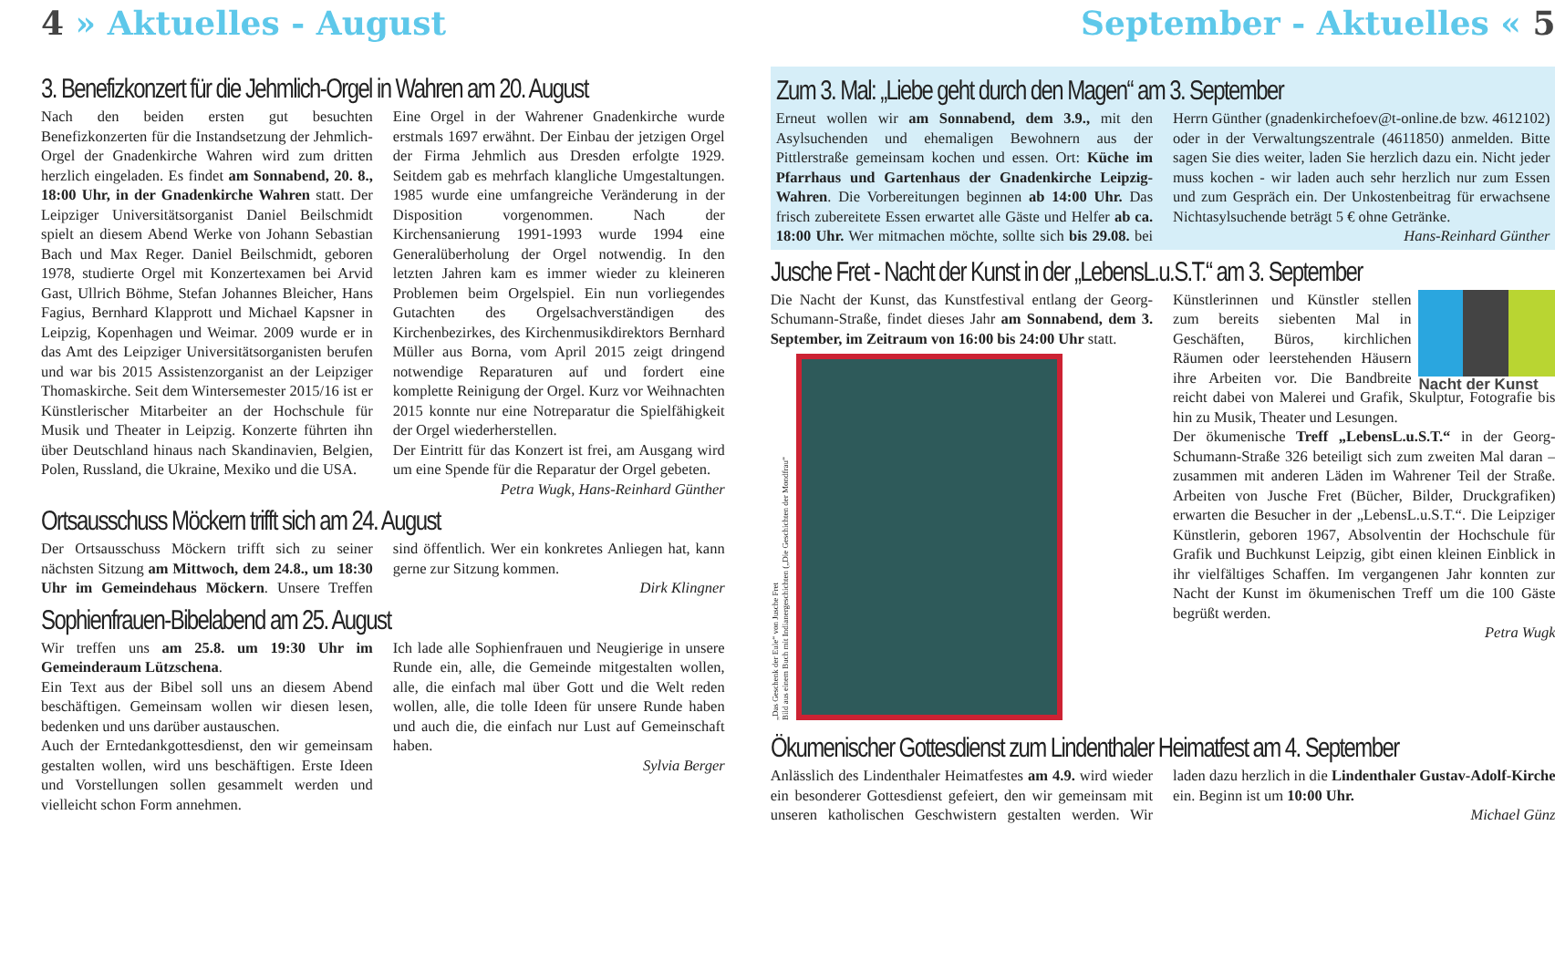4 » Aktuelles - August
3. Benefizkonzert für die Jehmlich-Orgel in Wahren am 20. August
Nach den beiden ersten gut besuchten Benefizkonzerten für die Instandsetzung der Jehmlich-Orgel der Gnadenkirche Wahren wird zum dritten herzlich eingeladen. Es findet am Sonnabend, 20. 8., 18:00 Uhr, in der Gnadenkirche Wahren statt. Der Leipziger Universitätsorganist Daniel Beilschmidt spielt an diesem Abend Werke von Johann Sebastian Bach und Max Reger. Daniel Beilschmidt, geboren 1978, studierte Orgel mit Konzertexamen bei Arvid Gast, Ullrich Böhme, Stefan Johannes Bleicher, Hans Fagius, Bernhard Klapprott und Michael Kapsner in Leipzig, Kopenhagen und Weimar. 2009 wurde er in das Amt des Leipziger Universitätsorganisten berufen und war bis 2015 Assistenzorganist an der Leipziger Thomaskirche. Seit dem Wintersemester 2015/16 ist er Künstlerischer Mitarbeiter an der Hochschule für Musik und Theater in Leipzig. Konzerte führten ihn über Deutschland hinaus nach Skandinavien, Belgien, Polen, Russland, die Ukraine, Mexiko und die USA.
Eine Orgel in der Wahrener Gnadenkirche wurde erstmals 1697 erwähnt. Der Einbau der jetzigen Orgel der Firma Jehmlich aus Dresden erfolgte 1929. Seitdem gab es mehrfach klangliche Umgestaltungen. 1985 wurde eine umfangreiche Veränderung in der Disposition vorgenommen. Nach der Kirchensanierung 1991-1993 wurde 1994 eine Generalüberholung der Orgel notwendig. In den letzten Jahren kam es immer wieder zu kleineren Problemen beim Orgelspiel. Ein nun vorliegendes Gutachten des Orgelsachverständigen des Kirchenbezirkes, des Kirchenmusikdirektors Bernhard Müller aus Borna, vom April 2015 zeigt dringend notwendige Reparaturen auf und fordert eine komplette Reinigung der Orgel. Kurz vor Weihnachten 2015 konnte nur eine Notreparatur die Spielfähigkeit der Orgel wiederherstellen.
Der Eintritt für das Konzert ist frei, am Ausgang wird um eine Spende für die Reparatur der Orgel gebeten.
Petra Wugk, Hans-Reinhard Günther
Ortsausschuss Möckern trifft sich am 24. August
Der Ortsausschuss Möckern trifft sich zu seiner nächsten Sitzung am Mittwoch, dem 24.8., um 18:30 Uhr im Gemeindehaus Möckern. Unsere Treffen sind öffentlich. Wer ein konkretes Anliegen hat, kann gerne zur Sitzung kommen.
Dirk Klingner
Sophienfrauen-Bibelabend am 25. August
Wir treffen uns am 25.8. um 19:30 Uhr im Gemeinderaum Lützschena.
Ein Text aus der Bibel soll uns an diesem Abend beschäftigen. Gemeinsam wollen wir diesen lesen, bedenken und uns darüber austauschen.
Auch der Erntedankgottesdienst, den wir gemeinsam gestalten wollen, wird uns beschäftigen. Erste Ideen und Vorstellungen sollen gesammelt werden und vielleicht schon Form annehmen.
Ich lade alle Sophienfrauen und Neugierige in unsere Runde ein, alle, die Gemeinde mitgestalten wollen, alle, die einfach mal über Gott und die Welt reden wollen, alle, die tolle Ideen für unsere Runde haben und auch die, die einfach nur Lust auf Gemeinschaft haben.
Sylvia Berger
September - Aktuelles « 5
Zum 3. Mal: „Liebe geht durch den Magen“ am 3. September
Erneut wollen wir am Sonnabend, dem 3.9., mit den Asylsuchenden und ehemaligen Bewohnern aus der Pittlerstraße gemeinsam kochen und essen. Ort: Küche im Pfarrhaus und Gartenhaus der Gnadenkirche Leipzig-Wahren. Die Vorbereitungen beginnen ab 14:00 Uhr. Das frisch zubereitete Essen erwartet alle Gäste und Helfer ab ca. 18:00 Uhr. Wer mitmachen möchte, sollte sich bis 29.08. bei Herrn Günther (gnadenkirchefoev@t-online.de bzw. 4612102) oder in der Verwaltungszentrale (4611850) anmelden. Bitte sagen Sie dies weiter, laden Sie herzlich dazu ein. Nicht jeder muss kochen - wir laden auch sehr herzlich nur zum Essen und zum Gespräch ein. Der Unkostenbeitrag für erwachsene Nichtasylsuchende beträgt 5 € ohne Getränke.
Hans-Reinhard Günther
Jusche Fret - Nacht der Kunst in der „LebensL.u.S.T.“ am 3. September
Die Nacht der Kunst, das Kunstfestival entlang der Georg-Schumann-Straße, findet dieses Jahr am Sonnabend, dem 3. September, im Zeitraum von 16:00 bis 24:00 Uhr statt.
„Das Geschenk der Eule“ von Jusche Fret
Bild aus einem Buch mit Indianergeschichten („Die Geschichten der Mondfrau“
Nacht der Kunst
Künstlerinnen und Künstler stellen zum bereits siebenten Mal in Geschäften, Büros, kirchlichen Räumen oder leerstehenden Häusern ihre Arbeiten vor. Die Bandbreite reicht dabei von Malerei und Grafik, Skulptur, Fotografie bis hin zu Musik, Theater und Lesungen.
Der ökumenische Treff „LebensL.u.S.T.“ in der Georg-Schumann-Straße 326 beteiligt sich zum zweiten Mal daran – zusammen mit anderen Läden im Wahrener Teil der Straße. Arbeiten von Jusche Fret (Bücher, Bilder, Druckgrafiken) erwarten die Besucher in der „LebensL.u.S.T.“. Die Leipziger Künstlerin, geboren 1967, Absolventin der Hochschule für Grafik und Buchkunst Leipzig, gibt einen kleinen Einblick in ihr vielfältiges Schaffen. Im vergangenen Jahr konnten zur Nacht der Kunst im ökumenischen Treff um die 100 Gäste begrüßt werden.
Petra Wugk
Ökumenischer Gottesdienst zum Lindenthaler Heimatfest am 4. September
Anlässlich des Lindenthaler Heimatfestes am 4.9. wird wieder ein besonderer Gottesdienst gefeiert, den wir gemeinsam mit unseren katholischen Geschwistern gestalten werden. Wir laden dazu herzlich in die Lindenthaler Gustav-Adolf-Kirche ein. Beginn ist um 10:00 Uhr.
Michael Günz